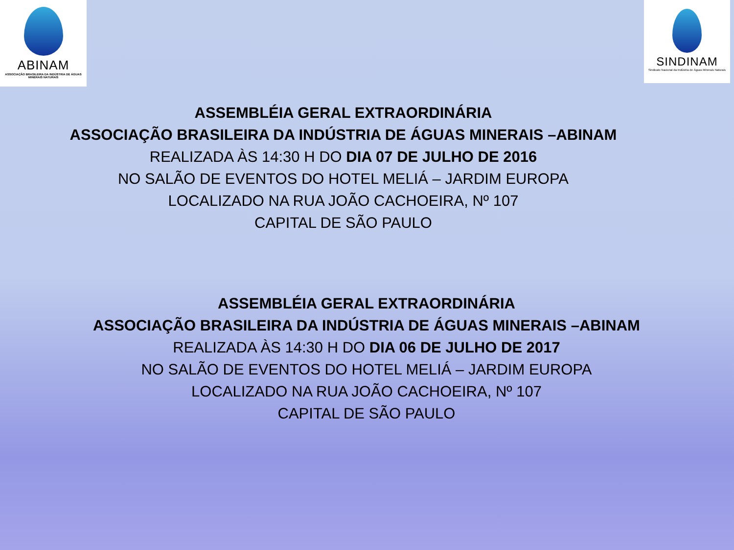ABINAM
ASSOCIAÇÃO BRASILEIRA DA INDÚSTRIA DE ÁGUAS MINERAIS NATURAIS
SINDINAM
Sindicato Nacional da Indústria de Águas Minerais Naturais
ASSEMBLÉIA GERAL EXTRAORDINÁRIA
ASSOCIAÇÃO BRASILEIRA DA INDÚSTRIA DE ÁGUAS MINERAIS –ABINAM
REALIZADA ÀS 14:30 H DO DIA 07 DE JULHO DE 2016
NO SALÃO DE EVENTOS DO HOTEL MELIÁ – JARDIM EUROPA
LOCALIZADO NA RUA JOÃO CACHOEIRA, Nº 107
CAPITAL DE SÃO PAULO
ASSEMBLÉIA GERAL EXTRAORDINÁRIA
ASSOCIAÇÃO BRASILEIRA DA INDÚSTRIA DE ÁGUAS MINERAIS –ABINAM
REALIZADA ÀS 14:30 H DO DIA 06 DE JULHO DE 2017
NO SALÃO DE EVENTOS DO HOTEL MELIÁ – JARDIM EUROPA
LOCALIZADO NA RUA JOÃO CACHOEIRA, Nº 107
CAPITAL DE SÃO PAULO